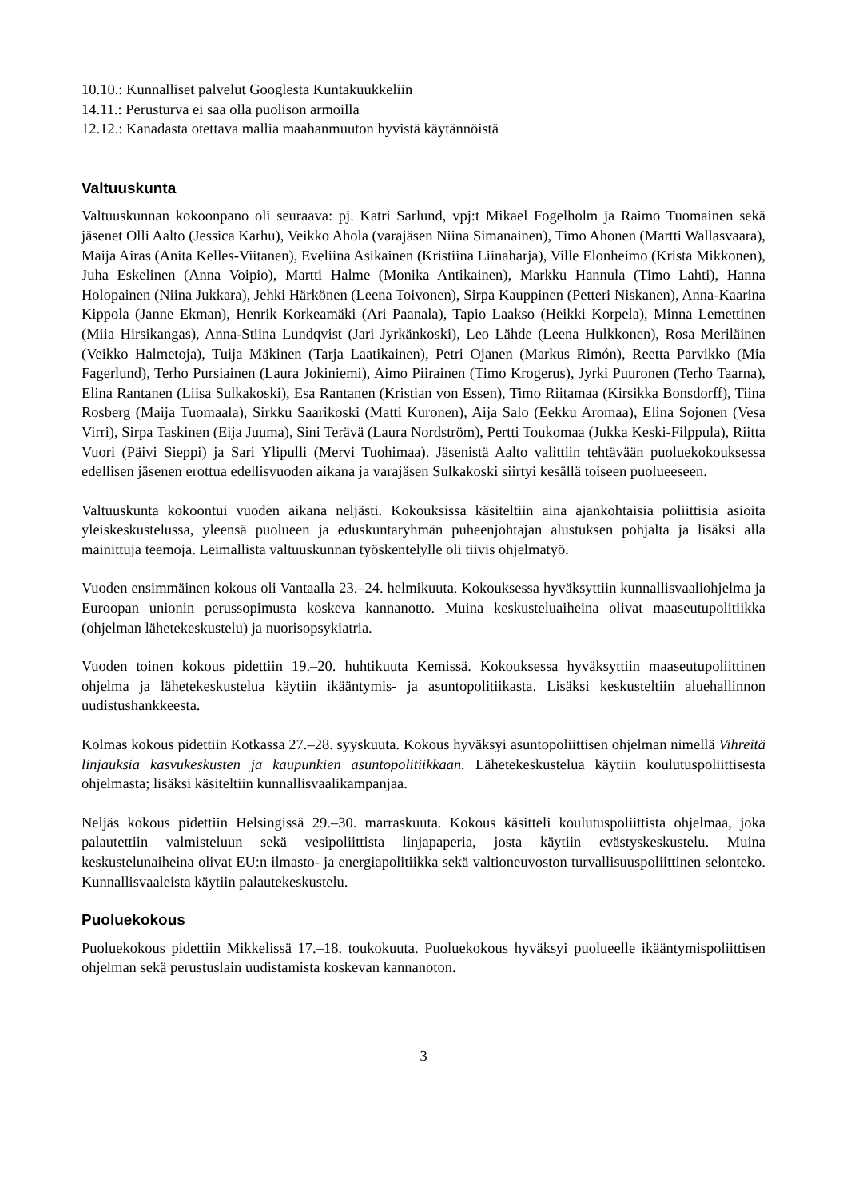10.10.: Kunnalliset palvelut Googlesta Kuntakuukkeliin
14.11.: Perusturva ei saa olla puolison armoilla
12.12.: Kanadasta otettava mallia maahanmuuton hyvistä käytännöistä
Valtuuskunta
Valtuuskunnan kokoonpano oli seuraava: pj. Katri Sarlund, vpj:t Mikael Fogelholm ja Raimo Tuomainen sekä jäsenet Olli Aalto (Jessica Karhu), Veikko Ahola (varajäsen Niina Simanainen), Timo Ahonen (Martti Wallasvaara), Maija Airas (Anita Kelles-Viitanen), Eveliina Asikainen (Kristiina Liinaharja), Ville Elonheimo (Krista Mikkonen), Juha Eskelinen (Anna Voipio), Martti Halme (Monika Antikainen), Markku Hannula (Timo Lahti), Hanna Holopainen (Niina Jukkara), Jehki Härkönen (Leena Toivonen), Sirpa Kauppinen (Petteri Niskanen), Anna-Kaarina Kippola (Janne Ekman), Henrik Korkeamäki (Ari Paanala), Tapio Laakso (Heikki Korpela), Minna Lemettinen (Miia Hirsikangas), Anna-Stiina Lundqvist (Jari Jyrkänkoski), Leo Lähde (Leena Hulkkonen), Rosa Meriläinen (Veikko Halmetoja), Tuija Mäkinen (Tarja Laatikainen), Petri Ojanen (Markus Rimón), Reetta Parvikko (Mia Fagerlund), Terho Pursiainen (Laura Jokiniemi), Aimo Piirainen (Timo Krogerus), Jyrki Puuronen (Terho Taarna), Elina Rantanen (Liisa Sulkakoski), Esa Rantanen (Kristian von Essen), Timo Riitamaa (Kirsikka Bonsdorff), Tiina Rosberg (Maija Tuomaala), Sirkku Saarikoski (Matti Kuronen), Aija Salo (Eekku Aromaa), Elina Sojonen (Vesa Virri), Sirpa Taskinen (Eija Juuma), Sini Terävä (Laura Nordström), Pertti Toukomaa (Jukka Keski-Filppula), Riitta Vuori (Päivi Sieppi) ja Sari Ylipulli (Mervi Tuohimaa). Jäsenistä Aalto valittiin tehtävään puoluekokouksessa edellisen jäsenen erottua edellisvuoden aikana ja varajäsen Sulkakoski siirtyi kesällä toiseen puolueeseen.
Valtuuskunta kokoontui vuoden aikana neljästi. Kokouksissa käsiteltiin aina ajankohtaisia poliittisia asioita yleiskeskustelussa, yleensä puolueen ja eduskuntaryhmän puheenjohtajan alustuksen pohjalta ja lisäksi alla mainittuja teemoja. Leimallista valtuuskunnan työskentelylle oli tiivis ohjelmatyö.
Vuoden ensimmäinen kokous oli Vantaalla 23.–24. helmikuuta. Kokouksessa hyväksyttiin kunnallisvaaliohjelma ja Euroopan unionin perussopimusta koskeva kannanotto. Muina keskusteluaiheina olivat maaseutupolitiikka (ohjelman lähetekeskustelu) ja nuorisopsykiatria.
Vuoden toinen kokous pidettiin 19.–20. huhtikuuta Kemissä. Kokouksessa hyväksyttiin maaseutupoliittinen ohjelma ja lähetekeskustelua käytiin ikääntymis- ja asuntopolitiikasta. Lisäksi keskusteltiin aluehallinnon uudistushankkeesta.
Kolmas kokous pidettiin Kotkassa 27.–28. syyskuuta. Kokous hyväksyi asuntopoliittisen ohjelman nimellä Vihreitä linjauksia kasvukeskusten ja kaupunkien asuntopolitiikkaan. Lähetekeskustelua käytiin koulutuspoliittisesta ohjelmasta; lisäksi käsiteltiin kunnallisvaalikampanjaa.
Neljäs kokous pidettiin Helsingissä 29.–30. marraskuuta. Kokous käsitteli koulutuspoliittista ohjelmaa, joka palautettiin valmisteluun sekä vesipoliittista linjapaperia, josta käytiin evästyskeskustelu. Muina keskustelunaiheina olivat EU:n ilmasto- ja energiapolitiikka sekä valtioneuvoston turvallisuuspoliittinen selonteko. Kunnallisvaaleista käytiin palautekeskustelu.
Puoluekokous
Puoluekokous pidettiin Mikkelissä 17.–18. toukokuuta. Puoluekokous hyväksyi puolueelle ikääntymispoliittisen ohjelman sekä perustuslain uudistamista koskevan kannanoton.
3